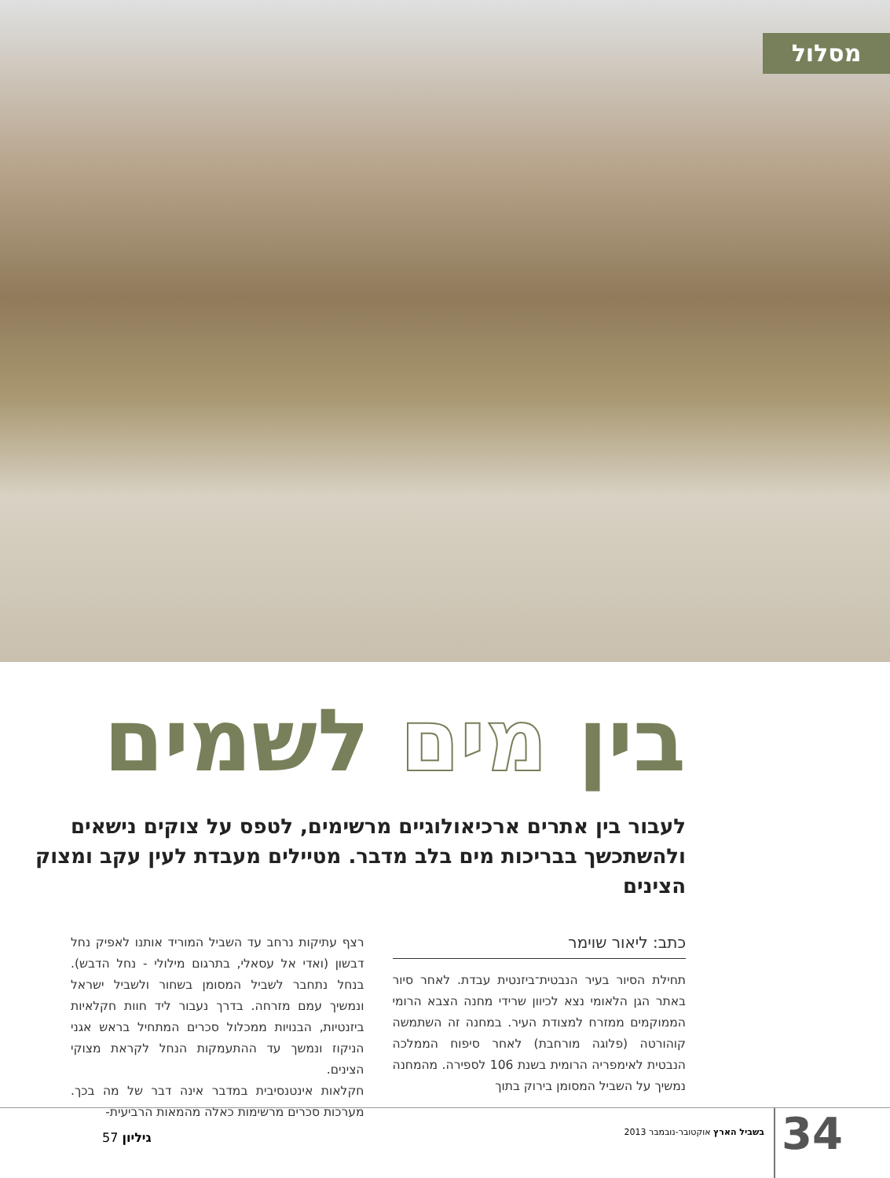מסלול
בין מים לשמים
לעבור בין אתרים ארכיאולוגיים מרשימים, לטפס על צוקים נישאים ולהשתכשך בבריכות מים בלב מדבר. מטיילים מעבדת לעין עקב ומצוק הצינים
כתב: ליאור שוימר
תחילת הסיור בעיר הנבטית־ביזנטית עבדת. לאחר סיור באתר הגן הלאומי נצא לכיוון שרידי מחנה הצבא הרומי הממוקמים ממזרח למצודת העיר. במחנה זה השתמשה קוהורטה (פלוגה מורחבת) לאחר סיפוח הממלכה הנבטית לאימפריה הרומית בשנת 106 לספירה. מהמחנה נמשיך על השביל המסומן בירוק בתוך
רצף עתיקות נרחב עד השביל המוריד אותנו לאפיק נחל דבשון (ואדי אל עסאלי, בתרגום מילולי - נחל הדבש). בנחל נתחבר לשביל המסומן בשחור ולשביל ישראל ונמשיך עמם מזרחה. בדרך נעבור ליד חוות חקלאיות ביזנטיות, הבנויות ממכלול סכרים המתחיל בראש אגני הניקוז ונמשך עד ההתעמקות הנחל לקראת מצוקי הצינים.
חקלאות אינטנסיבית במדבר אינה דבר של מה בכך. מערכות סכרים מרשימות כאלה מהמאות הרביעית-
34 בשביל הארץ אוקטובר-נובמבר 2013 גיליון 57